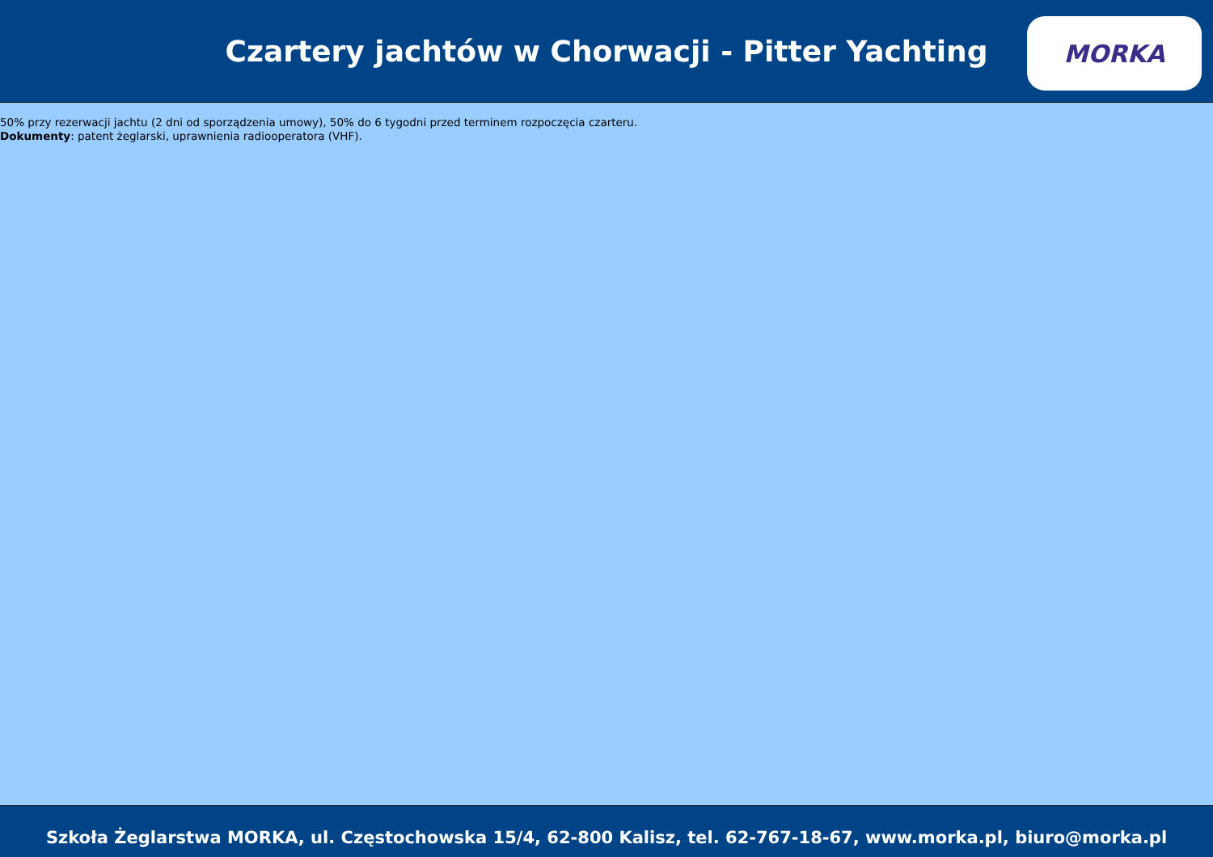Czartery jachtów w Chorwacji - Pitter Yachting
MORKA
50% przy rezerwacji jachtu (2 dni od sporządzenia umowy), 50% do 6 tygodni przed terminem rozpoczęcia czarteru.
Dokumenty: patent żeglarski, uprawnienia radiooperatora (VHF).
Szkoła Żeglarstwa MORKA, ul. Częstochowska 15/4, 62-800 Kalisz, tel. 62-767-18-67, www.morka.pl, biuro@morka.pl